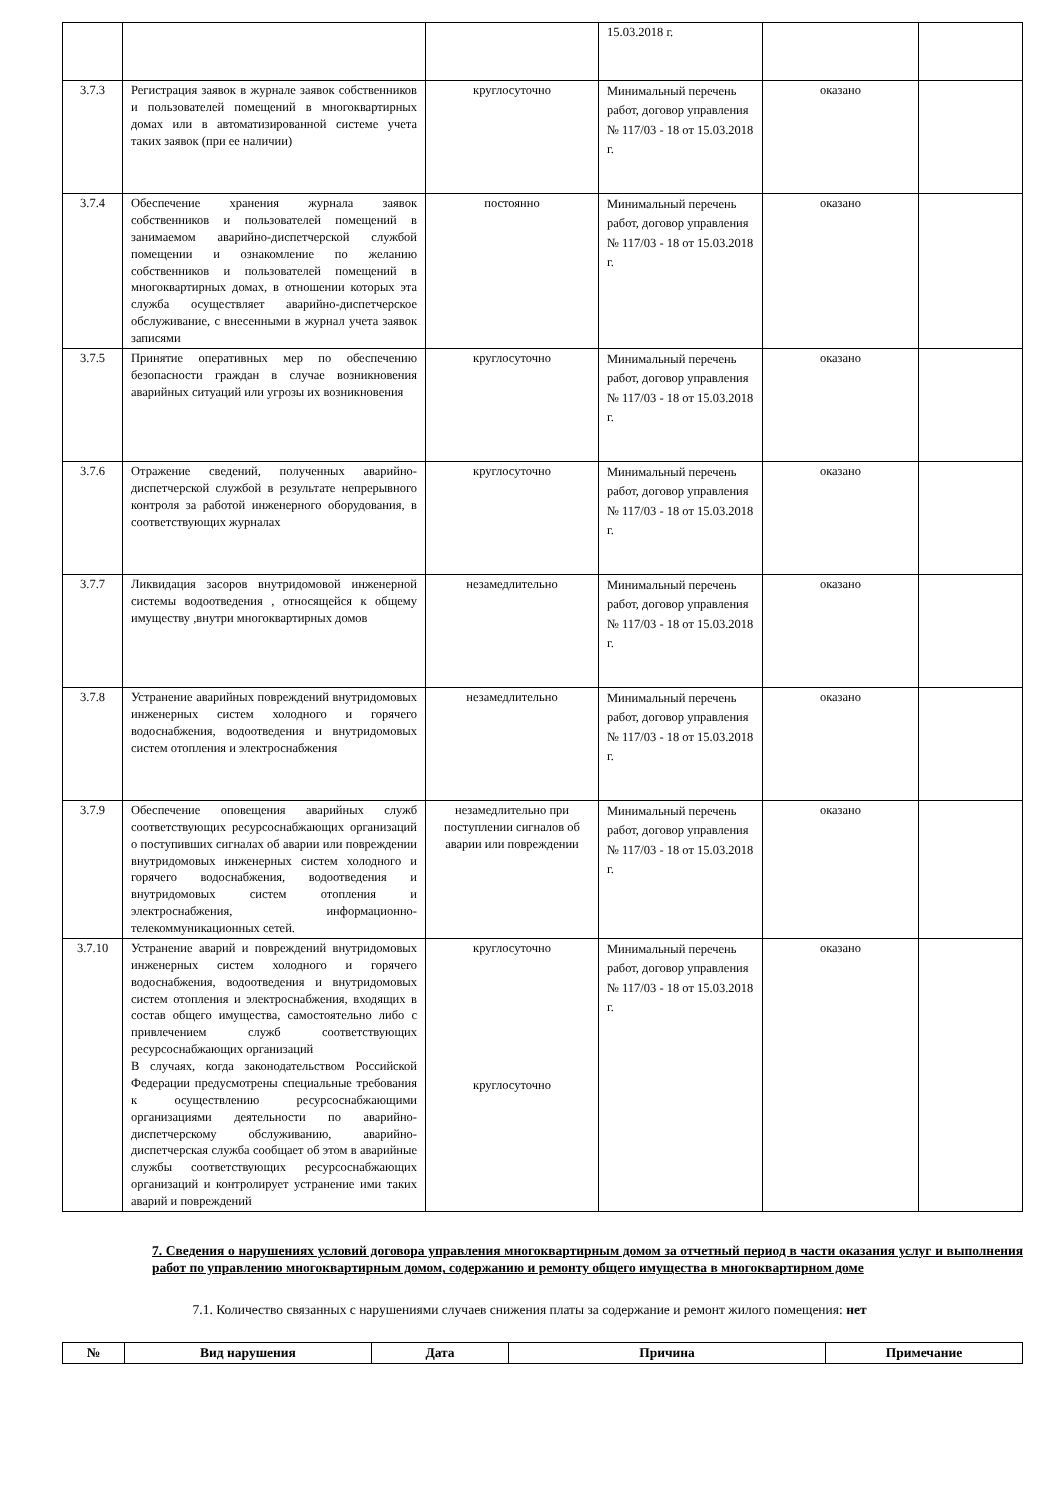| | | | 15.03.2018 г. | | |
| 3.7.3 | Регистрация заявок в журнале заявок собственников и пользователей помещений в многоквартирных домах или в автоматизированной системе учета таких заявок (при ее наличии) | круглосуточно | Минимальный перечень работ, договор управления № 117/03 - 18 от 15.03.2018 г. | оказано | |
| 3.7.4 | Обеспечение хранения журнала заявок собственников и пользователей помещений в занимаемом аварийно-диспетчерской службой помещении и ознакомление по желанию собственников и пользователей помещений в многоквартирных домах, в отношении которых эта служба осуществляет аварийно-диспетчерское обслуживание, с внесенными в журнал учета заявок записями | постоянно | Минимальный перечень работ, договор управления № 117/03 - 18 от 15.03.2018 г. | оказано | |
| 3.7.5 | Принятие оперативных мер по обеспечению безопасности граждан в случае возникновения аварийных ситуаций или угрозы их возникновения | круглосуточно | Минимальный перечень работ, договор управления № 117/03 - 18 от 15.03.2018 г. | оказано | |
| 3.7.6 | Отражение сведений, полученных аварийно-диспетчерской службой в результате непрерывного контроля за работой инженерного оборудования, в соответствующих журналах | круглосуточно | Минимальный перечень работ, договор управления № 117/03 - 18 от 15.03.2018 г. | оказано | |
| 3.7.7 | Ликвидация засоров внутридомовой инженерной системы водоотведения , относящейся к общему имуществу ,внутри многоквартирных домов | незамедлительно | Минимальный перечень работ, договор управления № 117/03 - 18 от 15.03.2018 г. | оказано | |
| 3.7.8 | Устранение аварийных повреждений внутридомовых инженерных систем холодного и горячего водоснабжения, водоотведения и внутридомовых систем отопления и электроснабжения | незамедлительно | Минимальный перечень работ, договор управления № 117/03 - 18 от 15.03.2018 г. | оказано | |
| 3.7.9 | Обеспечение оповещения аварийных служб соответствующих ресурсоснабжающих организаций о поступивших сигналах об аварии или повреждении внутридомовых инженерных систем холодного и горячего водоснабжения, водоотведения и внутридомовых систем отопления и электроснабжения, информационно-телекоммуникационных сетей. | незамедлительно при поступлении сигналов об аварии или повреждении | Минимальный перечень работ, договор управления № 117/03 - 18 от 15.03.2018 г. | оказано | |
| 3.7.10 | Устранение аварий и повреждений внутридомовых инженерных систем холодного и горячего водоснабжения, водоотведения и внутридомовых систем отопления и электроснабжения, входящих в состав общего имущества, самостоятельно либо с привлечением служб соответствующих ресурсоснабжающих организаций В случаях, когда законодательством Российской Федерации предусмотрены специальные требования к осуществлению ресурсоснабжающими организациями деятельности по аварийно- диспетчерскому обслуживанию, аварийно- диспетчерская служба сообщает об этом в аварийные службы соответствующих ресурсоснабжающих организаций и контролирует устранение ими таких аварий и повреждений | круглосуточно круглосуточно | Минимальный перечень работ, договор управления № 117/03 - 18 от 15.03.2018 г. | оказано | |
7. Сведения о нарушениях условий договора управления многоквартирным домом за отчетный период в части оказания услуг и выполнения работ по управлению многоквартирным домом, содержанию и ремонту общего имущества в многоквартирном доме
   7.1. Количество связанных с нарушениями случаев снижения платы за содержание и ремонт жилого помещения: нет
| № | Вид нарушения | Дата | Причина | Примечание |
| --- | --- | --- | --- | --- |